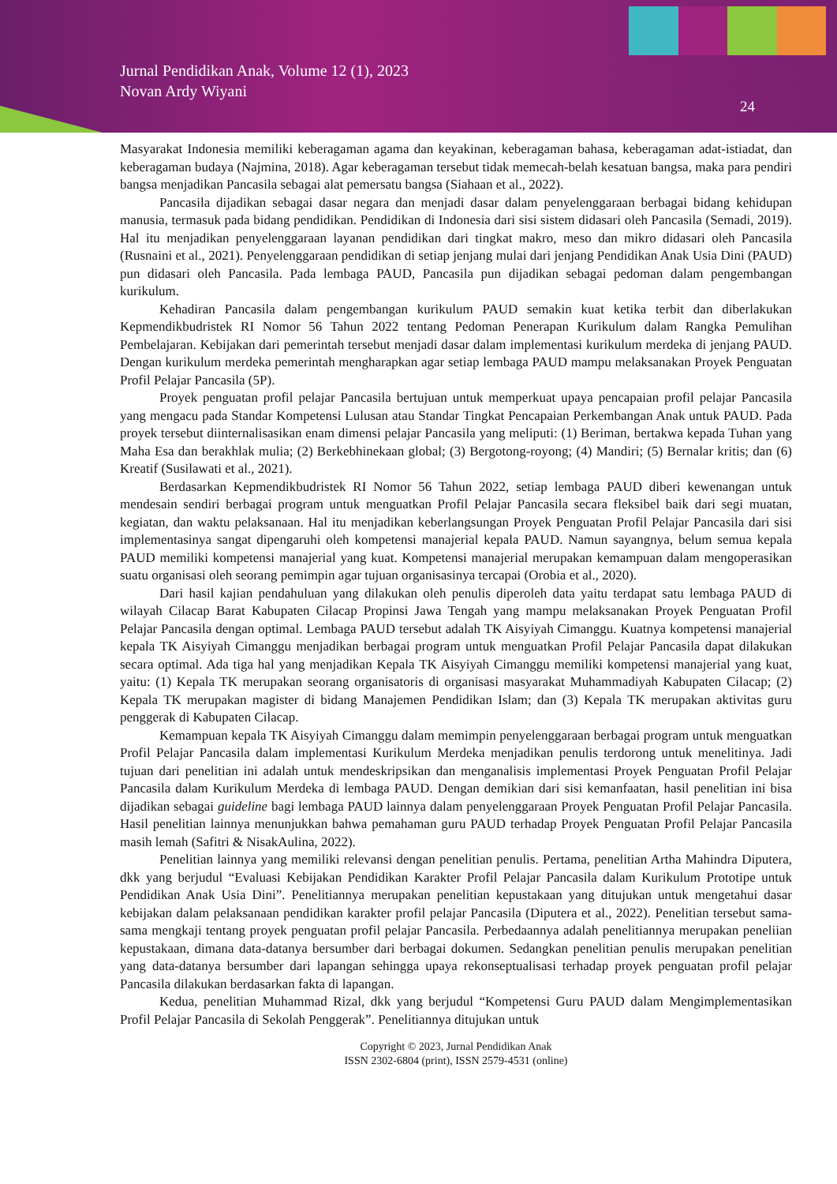Jurnal Pendidikan Anak, Volume 12 (1), 2023
Novan Ardy Wiyani
24
Masyarakat Indonesia memiliki keberagaman agama dan keyakinan, keberagaman bahasa, keberagaman adat-istiadat, dan keberagaman budaya (Najmina, 2018). Agar keberagaman tersebut tidak memecah-belah kesatuan bangsa, maka para pendiri bangsa menjadikan Pancasila sebagai alat pemersatu bangsa (Siahaan et al., 2022).
Pancasila dijadikan sebagai dasar negara dan menjadi dasar dalam penyelenggaraan berbagai bidang kehidupan manusia, termasuk pada bidang pendidikan. Pendidikan di Indonesia dari sisi sistem didasari oleh Pancasila (Semadi, 2019). Hal itu menjadikan penyelenggaraan layanan pendidikan dari tingkat makro, meso dan mikro didasari oleh Pancasila (Rusnaini et al., 2021). Penyelenggaraan pendidikan di setiap jenjang mulai dari jenjang Pendidikan Anak Usia Dini (PAUD) pun didasari oleh Pancasila. Pada lembaga PAUD, Pancasila pun dijadikan sebagai pedoman dalam pengembangan kurikulum.
Kehadiran Pancasila dalam pengembangan kurikulum PAUD semakin kuat ketika terbit dan diberlakukan Kepmendikbudristek RI Nomor 56 Tahun 2022 tentang Pedoman Penerapan Kurikulum dalam Rangka Pemulihan Pembelajaran. Kebijakan dari pemerintah tersebut menjadi dasar dalam implementasi kurikulum merdeka di jenjang PAUD. Dengan kurikulum merdeka pemerintah mengharapkan agar setiap lembaga PAUD mampu melaksanakan Proyek Penguatan Profil Pelajar Pancasila (5P).
Proyek penguatan profil pelajar Pancasila bertujuan untuk memperkuat upaya pencapaian profil pelajar Pancasila yang mengacu pada Standar Kompetensi Lulusan atau Standar Tingkat Pencapaian Perkembangan Anak untuk PAUD. Pada proyek tersebut diinternalisasikan enam dimensi pelajar Pancasila yang meliputi: (1) Beriman, bertakwa kepada Tuhan yang Maha Esa dan berakhlak mulia; (2) Berkebhinekaan global; (3) Bergotong-royong; (4) Mandiri; (5) Bernalar kritis; dan (6) Kreatif (Susilawati et al., 2021).
Berdasarkan Kepmendikbudristek RI Nomor 56 Tahun 2022, setiap lembaga PAUD diberi kewenangan untuk mendesain sendiri berbagai program untuk menguatkan Profil Pelajar Pancasila secara fleksibel baik dari segi muatan, kegiatan, dan waktu pelaksanaan. Hal itu menjadikan keberlangsungan Proyek Penguatan Profil Pelajar Pancasila dari sisi implementasinya sangat dipengaruhi oleh kompetensi manajerial kepala PAUD. Namun sayangnya, belum semua kepala PAUD memiliki kompetensi manajerial yang kuat. Kompetensi manajerial merupakan kemampuan dalam mengoperasikan suatu organisasi oleh seorang pemimpin agar tujuan organisasinya tercapai (Orobia et al., 2020).
Dari hasil kajian pendahuluan yang dilakukan oleh penulis diperoleh data yaitu terdapat satu lembaga PAUD di wilayah Cilacap Barat Kabupaten Cilacap Propinsi Jawa Tengah yang mampu melaksanakan Proyek Penguatan Profil Pelajar Pancasila dengan optimal. Lembaga PAUD tersebut adalah TK Aisyiyah Cimanggu. Kuatnya kompetensi manajerial kepala TK Aisyiyah Cimanggu menjadikan berbagai program untuk menguatkan Profil Pelajar Pancasila dapat dilakukan secara optimal. Ada tiga hal yang menjadikan Kepala TK Aisyiyah Cimanggu memiliki kompetensi manajerial yang kuat, yaitu: (1) Kepala TK merupakan seorang organisatoris di organisasi masyarakat Muhammadiyah Kabupaten Cilacap; (2) Kepala TK merupakan magister di bidang Manajemen Pendidikan Islam; dan (3) Kepala TK merupakan aktivitas guru penggerak di Kabupaten Cilacap.
Kemampuan kepala TK Aisyiyah Cimanggu dalam memimpin penyelenggaraan berbagai program untuk menguatkan Profil Pelajar Pancasila dalam implementasi Kurikulum Merdeka menjadikan penulis terdorong untuk menelitinya. Jadi tujuan dari penelitian ini adalah untuk mendeskripsikan dan menganalisis implementasi Proyek Penguatan Profil Pelajar Pancasila dalam Kurikulum Merdeka di lembaga PAUD. Dengan demikian dari sisi kemanfaatan, hasil penelitian ini bisa dijadikan sebagai guideline bagi lembaga PAUD lainnya dalam penyelenggaraan Proyek Penguatan Profil Pelajar Pancasila. Hasil penelitian lainnya menunjukkan bahwa pemahaman guru PAUD terhadap Proyek Penguatan Profil Pelajar Pancasila masih lemah (Safitri & NisakAulina, 2022).
Penelitian lainnya yang memiliki relevansi dengan penelitian penulis. Pertama, penelitian Artha Mahindra Diputera, dkk yang berjudul “Evaluasi Kebijakan Pendidikan Karakter Profil Pelajar Pancasila dalam Kurikulum Prototipe untuk Pendidikan Anak Usia Dini”. Penelitiannya merupakan penelitian kepustakaan yang ditujukan untuk mengetahui dasar kebijakan dalam pelaksanaan pendidikan karakter profil pelajar Pancasila (Diputera et al., 2022). Penelitian tersebut sama-sama mengkaji tentang proyek penguatan profil pelajar Pancasila. Perbedaannya adalah penelitiannya merupakan peneliian kepustakaan, dimana data-datanya bersumber dari berbagai dokumen. Sedangkan penelitian penulis merupakan penelitian yang data-datanya bersumber dari lapangan sehingga upaya rekonseptualisasi terhadap proyek penguatan profil pelajar Pancasila dilakukan berdasarkan fakta di lapangan.
Kedua, penelitian Muhammad Rizal, dkk yang berjudul “Kompetensi Guru PAUD dalam Mengimplementasikan Profil Pelajar Pancasila di Sekolah Penggerak”. Penelitiannya ditujukan untuk
Copyright © 2023, Jurnal Pendidikan Anak
ISSN 2302-6804 (print), ISSN 2579-4531 (online)